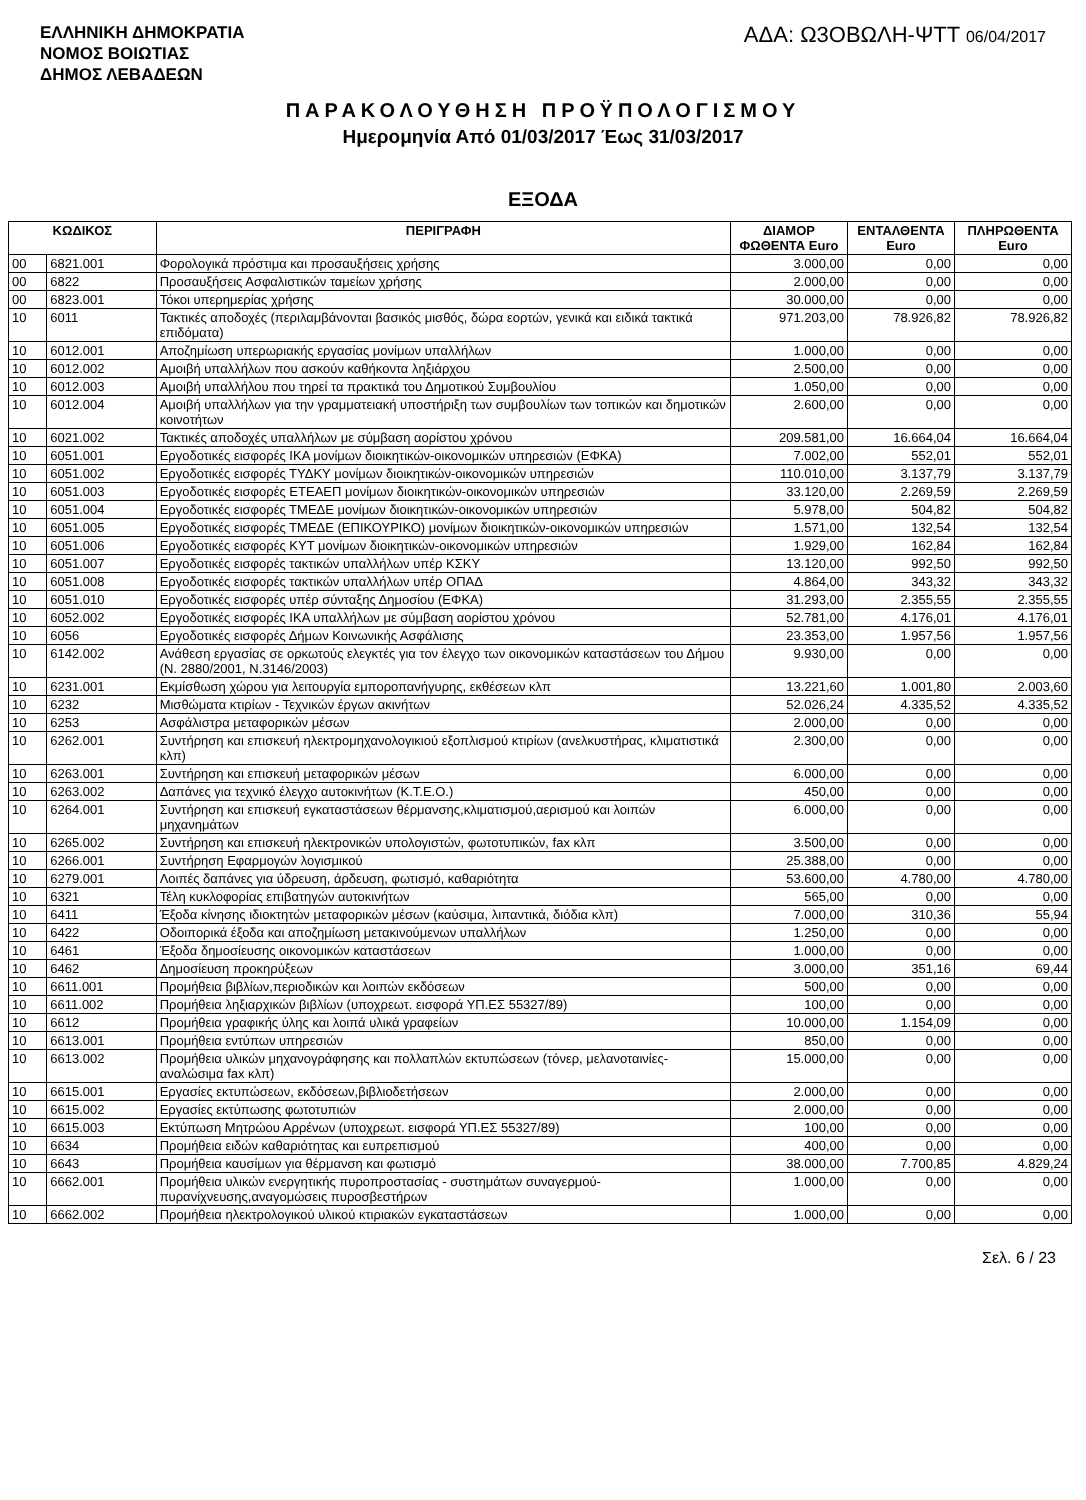ΕΛΛΗΝΙΚΗ ΔΗΜΟΚΡΑΤΙΑ
ΝΟΜΟΣ ΒΟΙΩΤΙΑΣ
ΔΗΜΟΣ ΛΕΒΑΔΕΩΝ
ΑΔΑ: Ω3ΟΒΩΛΗ-ΨΤΤ 06/04/2017
ΠΑΡΑΚΟΛΟΥΘΗΣΗ ΠΡΟΫΠΟΛΟΓΙΣΜΟΥ
Ημερομηνία Από 01/03/2017 Έως 31/03/2017
ΕΞΟΔΑ
| ΚΩΔΙΚΟΣ | | ΠΕΡΙΓΡΑΦΗ | ΔΙΑΜΟΡ ΦΩΘΕΝΤΑ Euro | ΕΝΤΑΛΘΕΝΤΑ Euro | ΠΛΗΡΩΘΕΝΤΑ Euro |
| --- | --- | --- | --- | --- | --- |
| 00 | 6821.001 | Φορολογικά πρόστιμα και προσαυξήσεις χρήσης | 3.000,00 | 0,00 | 0,00 |
| 00 | 6822 | Προσαυξήσεις Ασφαλιστικών ταμείων χρήσης | 2.000,00 | 0,00 | 0,00 |
| 00 | 6823.001 | Τόκοι υπερημερίας χρήσης | 30.000,00 | 0,00 | 0,00 |
| 10 | 6011 | Τακτικές αποδοχές (περιλαμβάνονται βασικός μισθός, δώρα εορτών, γενικά και ειδικά τακτικά επιδόματα) | 971.203,00 | 78.926,82 | 78.926,82 |
| 10 | 6012.001 | Αποζημίωση υπερωριακής εργασίας μονίμων υπαλλήλων | 1.000,00 | 0,00 | 0,00 |
| 10 | 6012.002 | Αμοιβή υπαλλήλων που ασκούν καθήκοντα ληξιάρχου | 2.500,00 | 0,00 | 0,00 |
| 10 | 6012.003 | Αμοιβή υπαλλήλου που τηρεί τα πρακτικά του Δημοτικού Συμβουλίου | 1.050,00 | 0,00 | 0,00 |
| 10 | 6012.004 | Αμοιβή υπαλλήλων για την γραμματειακή υποστήριξη των συμβουλίων των τοπικών και δημοτικών κοινοτήτων | 2.600,00 | 0,00 | 0,00 |
| 10 | 6021.002 | Τακτικές αποδοχές υπαλλήλων με σύμβαση αορίστου χρόνου | 209.581,00 | 16.664,04 | 16.664,04 |
| 10 | 6051.001 | Εργοδοτικές εισφορές ΙΚΑ μονίμων διοικητικών-οικονομικών υπηρεσιών (ΕΦΚΑ) | 7.002,00 | 552,01 | 552,01 |
| 10 | 6051.002 | Εργοδοτικές εισφορές ΤΥΔΚΥ μονίμων διοικητικών-οικονομικών υπηρεσιών | 110.010,00 | 3.137,79 | 3.137,79 |
| 10 | 6051.003 | Εργοδοτικές εισφορές ΕΤΕΑΕΠ μονίμων διοικητικών-οικονομικών υπηρεσιών | 33.120,00 | 2.269,59 | 2.269,59 |
| 10 | 6051.004 | Εργοδοτικές εισφορές ΤΜΕΔΕ μονίμων διοικητικών-οικονομικών υπηρεσιών | 5.978,00 | 504,82 | 504,82 |
| 10 | 6051.005 | Εργοδοτικές εισφορές ΤΜΕΔΕ (ΕΠΙΚΟΥΡΙΚΟ) μονίμων διοικητικών-οικονομικών υπηρεσιών | 1.571,00 | 132,54 | 132,54 |
| 10 | 6051.006 | Εργοδοτικές εισφορές ΚΥΤ μονίμων διοικητικών-οικονομικών υπηρεσιών | 1.929,00 | 162,84 | 162,84 |
| 10 | 6051.007 | Εργοδοτικές εισφορές τακτικών υπαλλήλων υπέρ ΚΣΚΥ | 13.120,00 | 992,50 | 992,50 |
| 10 | 6051.008 | Εργοδοτικές εισφορές τακτικών υπαλλήλων υπέρ ΟΠΑΔ | 4.864,00 | 343,32 | 343,32 |
| 10 | 6051.010 | Εργοδοτικές εισφορές υπέρ σύνταξης Δημοσίου (ΕΦΚΑ) | 31.293,00 | 2.355,55 | 2.355,55 |
| 10 | 6052.002 | Εργοδοτικές εισφορές ΙΚΑ υπαλλήλων με σύμβαση αορίστου χρόνου | 52.781,00 | 4.176,01 | 4.176,01 |
| 10 | 6056 | Εργοδοτικές εισφορές Δήμων Κοινωνικής Ασφάλισης | 23.353,00 | 1.957,56 | 1.957,56 |
| 10 | 6142.002 | Ανάθεση εργασίας σε ορκωτούς ελεγκτές για τον έλεγχο των οικονομικών καταστάσεων του Δήμου (Ν. 2880/2001, Ν.3146/2003) | 9.930,00 | 0,00 | 0,00 |
| 10 | 6231.001 | Εκμίσθωση χώρου για λειτουργία εμποροπανήγυρης, εκθέσεων κλπ | 13.221,60 | 1.001,80 | 2.003,60 |
| 10 | 6232 | Μισθώματα κτιρίων - Τεχνικών έργων ακινήτων | 52.026,24 | 4.335,52 | 4.335,52 |
| 10 | 6253 | Ασφάλιστρα μεταφορικών μέσων | 2.000,00 | 0,00 | 0,00 |
| 10 | 6262.001 | Συντήρηση και επισκευή ηλεκτρομηχανολογικιού εξοπλισμού κτιρίων (ανελκυστήρας, κλιματιστικά κλπ) | 2.300,00 | 0,00 | 0,00 |
| 10 | 6263.001 | Συντήρηση και επισκευή μεταφορικών μέσων | 6.000,00 | 0,00 | 0,00 |
| 10 | 6263.002 | Δαπάνες για τεχνικό έλεγχο αυτοκινήτων (Κ.Τ.Ε.Ο.) | 450,00 | 0,00 | 0,00 |
| 10 | 6264.001 | Συντήρηση και επισκευή εγκαταστάσεων θέρμανσης,κλιματισμού,αερισμού και λοιπών μηχανημάτων | 6.000,00 | 0,00 | 0,00 |
| 10 | 6265.002 | Συντήρηση και επισκευή ηλεκτρονικών υπολογιστών, φωτοτυπικών, fax κλπ | 3.500,00 | 0,00 | 0,00 |
| 10 | 6266.001 | Συντήρηση Εφαρμογών λογισμικού | 25.388,00 | 0,00 | 0,00 |
| 10 | 6279.001 | Λοιπές δαπάνες για ύδρευση, άρδευση, φωτισμό, καθαριότητα | 53.600,00 | 4.780,00 | 4.780,00 |
| 10 | 6321 | Τέλη κυκλοφορίας επιβατηγών αυτοκινήτων | 565,00 | 0,00 | 0,00 |
| 10 | 6411 | Έξοδα κίνησης ιδιοκτητών μεταφορικών μέσων (καύσιμα, λιπαντικά, διόδια κλπ) | 7.000,00 | 310,36 | 55,94 |
| 10 | 6422 | Οδοιπορικά έξοδα και αποζημίωση μετακινούμενων υπαλλήλων | 1.250,00 | 0,00 | 0,00 |
| 10 | 6461 | Έξοδα δημοσίευσης οικονομικών καταστάσεων | 1.000,00 | 0,00 | 0,00 |
| 10 | 6462 | Δημοσίευση προκηρύξεων | 3.000,00 | 351,16 | 69,44 |
| 10 | 6611.001 | Προμήθεια βιβλίων,περιοδικών και λοιπών εκδόσεων | 500,00 | 0,00 | 0,00 |
| 10 | 6611.002 | Προμήθεια ληξιαρχικών βιβλίων (υποχρεωτ. εισφορά ΥΠ.ΕΣ 55327/89) | 100,00 | 0,00 | 0,00 |
| 10 | 6612 | Προμήθεια γραφικής ύλης και λοιπά υλικά γραφείων | 10.000,00 | 1.154,09 | 0,00 |
| 10 | 6613.001 | Προμήθεια εντύπων υπηρεσιών | 850,00 | 0,00 | 0,00 |
| 10 | 6613.002 | Προμήθεια υλικών μηχανογράφησης και πολλαπλών εκτυπώσεων (τόνερ, μελανοταινίες-αναλώσιμα fax κλπ) | 15.000,00 | 0,00 | 0,00 |
| 10 | 6615.001 | Εργασίες εκτυπώσεων, εκδόσεων,βιβλιοδετήσεων | 2.000,00 | 0,00 | 0,00 |
| 10 | 6615.002 | Εργασίες εκτύπωσης φωτοτυπιών | 2.000,00 | 0,00 | 0,00 |
| 10 | 6615.003 | Εκτύπωση Μητρώου Αρρένων (υποχρεωτ. εισφορά ΥΠ.ΕΣ 55327/89) | 100,00 | 0,00 | 0,00 |
| 10 | 6634 | Προμήθεια ειδών καθαριότητας και ευπρεπισμού | 400,00 | 0,00 | 0,00 |
| 10 | 6643 | Προμήθεια καυσίμων για θέρμανση και φωτισμό | 38.000,00 | 7.700,85 | 4.829,24 |
| 10 | 6662.001 | Προμήθεια υλικών ενεργητικής πυροπροστασίας - συστημάτων συναγερμού-πυρανίχνευσης,αναγομώσεις πυροσβεστήρων | 1.000,00 | 0,00 | 0,00 |
| 10 | 6662.002 | Προμήθεια ηλεκτρολογικού υλικού κτιριακών εγκαταστάσεων | 1.000,00 | 0,00 | 0,00 |
Σελ. 6 / 23